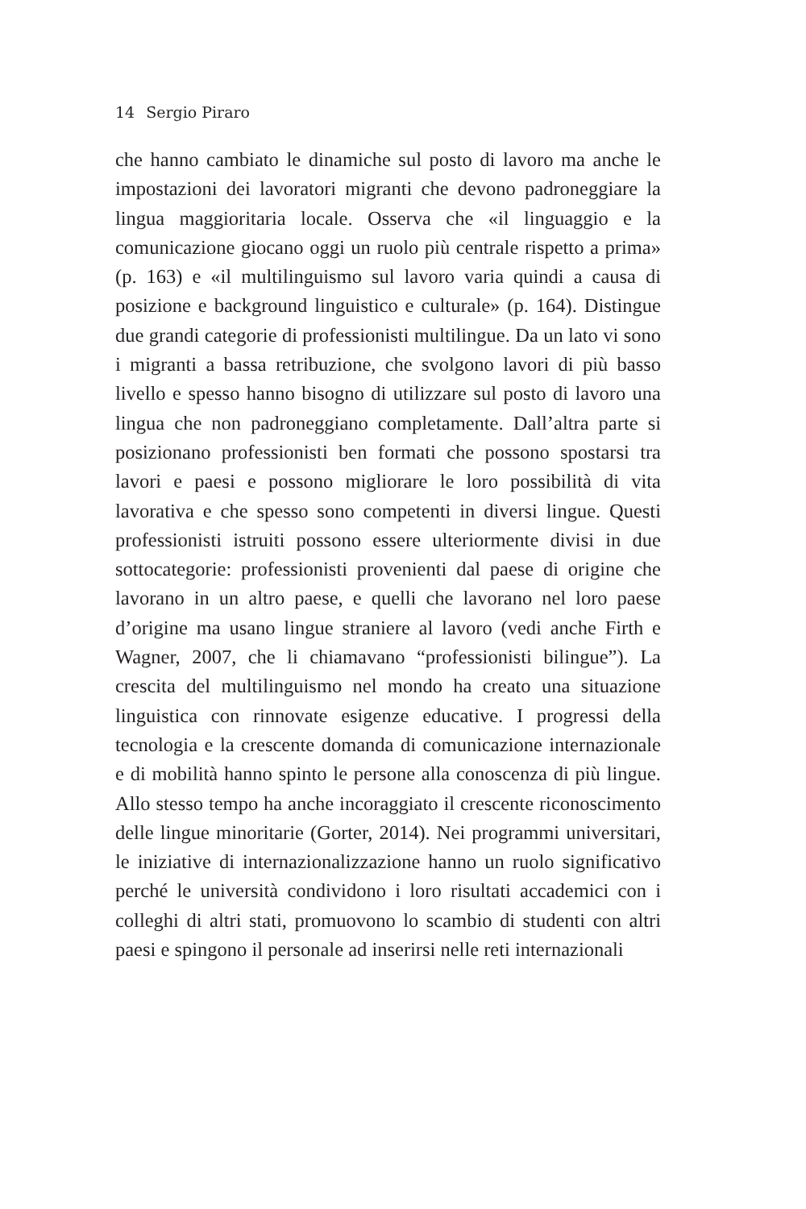14 Sergio Piraro
che hanno cambiato le dinamiche sul posto di lavoro ma anche le impostazioni dei lavoratori migranti che devono padroneggiare la lingua maggioritaria locale. Osserva che «il linguaggio e la comunicazione giocano oggi un ruolo più centrale rispetto a prima» (p. 163) e «il multilinguismo sul lavoro varia quindi a causa di posizione e background linguistico e culturale» (p. 164). Distingue due grandi categorie di professionisti multilingue. Da un lato vi sono i migranti a bassa retribuzione, che svolgono lavori di più basso livello e spesso hanno bisogno di utilizzare sul posto di lavoro una lingua che non padroneggiano completamente. Dall’altra parte si posizionano professionisti ben formati che possono spostarsi tra lavori e paesi e possono migliorare le loro possibilità di vita lavorativa e che spesso sono competenti in diversi lingue. Questi professionisti istruiti possono essere ulteriormente divisi in due sottocategorie: professionisti provenienti dal paese di origine che lavorano in un altro paese, e quelli che lavorano nel loro paese d’origine ma usano lingue straniere al lavoro (vedi anche Firth e Wagner, 2007, che li chiamavano “professionisti bilingue”). La crescita del multilinguismo nel mondo ha creato una situazione linguistica con rinnovate esigenze educative. I progressi della tecnologia e la crescente domanda di comunicazione internazionale e di mobilità hanno spinto le persone alla conoscenza di più lingue. Allo stesso tempo ha anche incoraggiato il crescente riconoscimento delle lingue minoritarie (Gorter, 2014). Nei programmi universitari, le iniziative di internazionalizzazione hanno un ruolo significativo perché le università condividono i loro risultati accademici con i colleghi di altri stati, promuovono lo scambio di studenti con altri paesi e spingono il personale ad inserirsi nelle reti internazionali